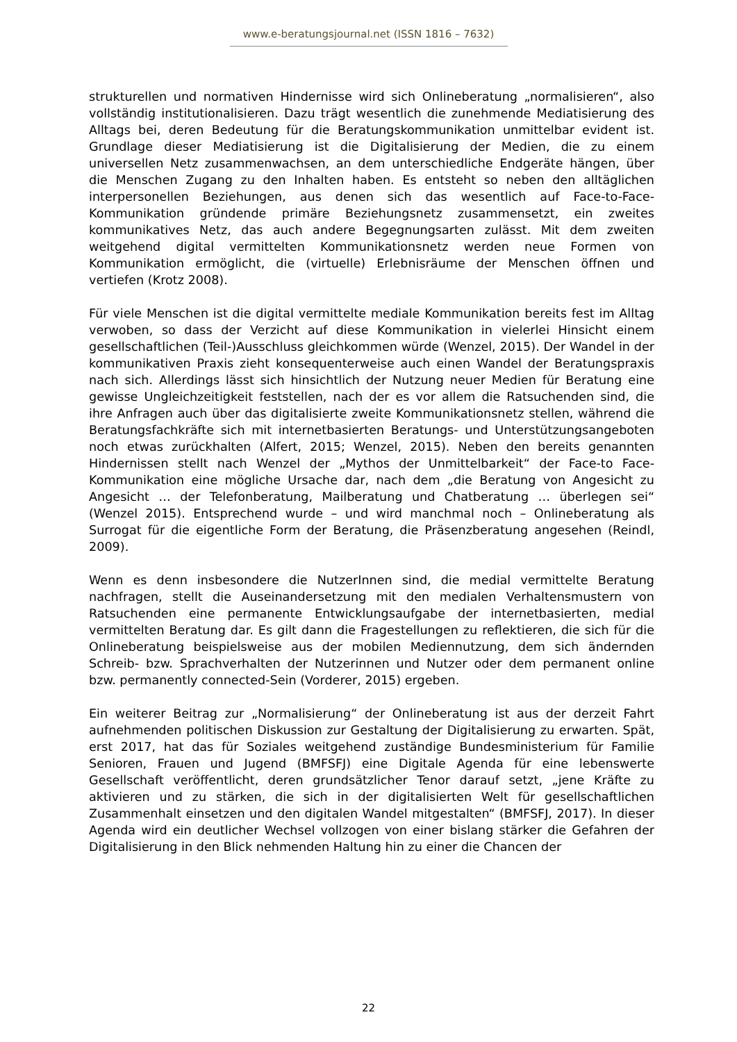www.e-beratungsjournal.net (ISSN 1816 – 7632)
strukturellen und normativen Hindernisse wird sich Onlineberatung „normalisieren“, also vollständig institutionalisieren. Dazu trägt wesentlich die zunehmende Mediatisierung des Alltags bei, deren Bedeutung für die Beratungskommunikation unmittelbar evident ist. Grundlage dieser Mediatisierung ist die Digitalisierung der Medien, die zu einem universellen Netz zusammenwachsen, an dem unterschiedliche Endgeräte hängen, über die Menschen Zugang zu den Inhalten haben. Es entsteht so neben den alltäglichen interpersonellen Beziehungen, aus denen sich das wesentlich auf Face-to-Face-Kommunikation gründende primäre Beziehungsnetz zusammensetzt, ein zweites kommunikatives Netz, das auch andere Begegnungsarten zulässt. Mit dem zweiten weitgehend digital vermittelten Kommunikationsnetz werden neue Formen von Kommunikation ermöglicht, die (virtuelle) Erlebnisräume der Menschen öffnen und vertiefen (Krotz 2008).
Für viele Menschen ist die digital vermittelte mediale Kommunikation bereits fest im Alltag verwoben, so dass der Verzicht auf diese Kommunikation in vielerlei Hinsicht einem gesellschaftlichen (Teil-)Ausschluss gleichkommen würde (Wenzel, 2015). Der Wandel in der kommunikativen Praxis zieht konsequenterweise auch einen Wandel der Beratungspraxis nach sich. Allerdings lässt sich hinsichtlich der Nutzung neuer Medien für Beratung eine gewisse Ungleichzeitigkeit feststellen, nach der es vor allem die Ratsuchenden sind, die ihre Anfragen auch über das digitalisierte zweite Kommunikationsnetz stellen, während die Beratungsfachkräfte sich mit internetbasierten Beratungs- und Unterstützungsangeboten noch etwas zurückhalten (Alfert, 2015; Wenzel, 2015). Neben den bereits genannten Hindernissen stellt nach Wenzel der „Mythos der Unmittelbarkeit“ der Face-to Face-Kommunikation eine mögliche Ursache dar, nach dem „die Beratung von Angesicht zu Angesicht … der Telefonberatung, Mailberatung und Chatberatung … überlegen sei“ (Wenzel 2015). Entsprechend wurde – und wird manchmal noch – Onlineberatung als Surrogat für die eigentliche Form der Beratung, die Präsenzberatung angesehen (Reindl, 2009).
Wenn es denn insbesondere die NutzerInnen sind, die medial vermittelte Beratung nachfragen, stellt die Auseinandersetzung mit den medialen Verhaltensmustern von Ratsuchenden eine permanente Entwicklungsaufgabe der internetbasierten, medial vermittelten Beratung dar. Es gilt dann die Fragestellungen zu reflektieren, die sich für die Onlineberatung beispielsweise aus der mobilen Mediennutzung, dem sich ändernden Schreib- bzw. Sprachverhalten der Nutzerinnen und Nutzer oder dem permanent online bzw. permanently connected-Sein (Vorderer, 2015) ergeben.
Ein weiterer Beitrag zur „Normalisierung“ der Onlineberatung ist aus der derzeit Fahrt aufnehmenden politischen Diskussion zur Gestaltung der Digitalisierung zu erwarten. Spät, erst 2017, hat das für Soziales weitgehend zuständige Bundesministerium für Familie Senioren, Frauen und Jugend (BMFSFJ) eine Digitale Agenda für eine lebenswerte Gesellschaft veröffentlicht, deren grundsätzlicher Tenor darauf setzt, „jene Kräfte zu aktivieren und zu stärken, die sich in der digitalisierten Welt für gesellschaftlichen Zusammenhalt einsetzen und den digitalen Wandel mitgestalten“ (BMFSFJ, 2017). In dieser Agenda wird ein deutlicher Wechsel vollzogen von einer bislang stärker die Gefahren der Digitalisierung in den Blick nehmenden Haltung hin zu einer die Chancen der
22